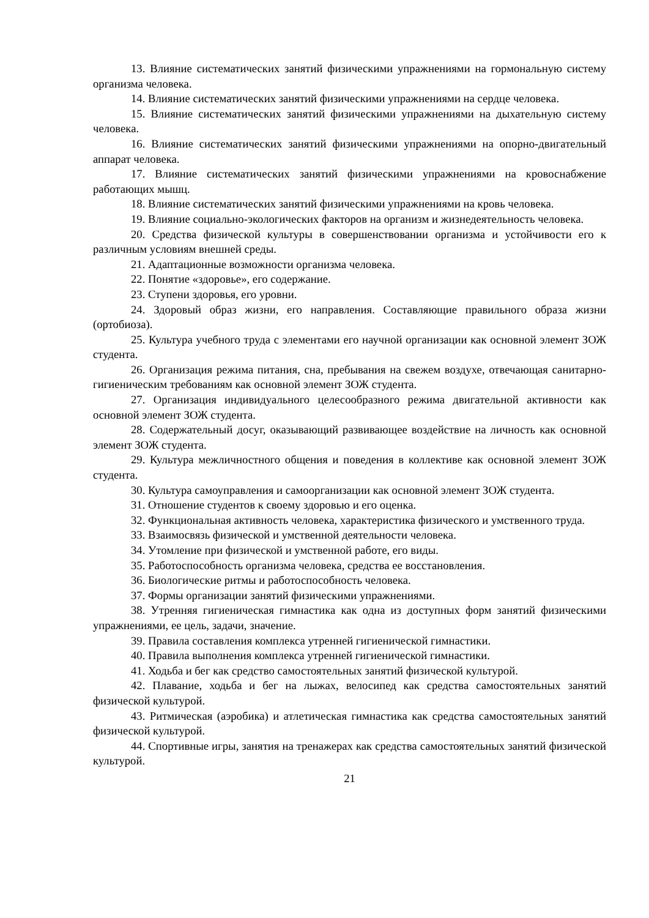13. Влияние систематических занятий физическими упражнениями на гормональную систему организма человека.
14. Влияние систематических занятий физическими упражнениями на сердце человека.
15. Влияние систематических занятий физическими упражнениями на дыхательную систему человека.
16. Влияние систематических занятий физическими упражнениями на опорно-двигательный аппарат человека.
17. Влияние систематических занятий физическими упражнениями на кровоснабжение работающих мышц.
18. Влияние систематических занятий физическими упражнениями на кровь человека.
19. Влияние социально-экологических факторов на организм и жизнедеятельность человека.
20. Средства физической культуры в совершенствовании организма и устойчивости его к различным условиям внешней среды.
21. Адаптационные возможности организма человека.
22. Понятие «здоровье», его содержание.
23. Ступени здоровья, его уровни.
24. Здоровый образ жизни, его направления. Составляющие правильного образа жизни (ортобиоза).
25. Культура учебного труда с элементами его научной организации как основной элемент ЗОЖ студента.
26. Организация режима питания, сна, пребывания на свежем воздухе, отвечающая санитарно-гигиеническим требованиям как основной элемент ЗОЖ студента.
27. Организация индивидуального целесообразного режима двигательной активности как основной элемент ЗОЖ студента.
28. Содержательный досуг, оказывающий развивающее воздействие на личность как основной элемент ЗОЖ студента.
29. Культура межличностного общения и поведения в коллективе как основной элемент ЗОЖ студента.
30. Культура самоуправления и самоорганизации как основной элемент ЗОЖ студента.
31. Отношение студентов к своему здоровью и его оценка.
32. Функциональная активность человека, характеристика физического и умственного труда.
33. Взаимосвязь физической и умственной деятельности человека.
34. Утомление при физической и умственной работе, его виды.
35. Работоспособность организма человека, средства ее восстановления.
36. Биологические ритмы и работоспособность человека.
37. Формы организации занятий физическими упражнениями.
38. Утренняя гигиеническая гимнастика как одна из доступных форм занятий физическими упражнениями, ее цель, задачи, значение.
39. Правила составления комплекса утренней гигиенической гимнастики.
40. Правила выполнения комплекса утренней гигиенической гимнастики.
41. Ходьба и бег как средство самостоятельных занятий физической культурой.
42. Плавание, ходьба и бег на лыжах, велосипед как средства самостоятельных занятий физической культурой.
43. Ритмическая (аэробика) и атлетическая гимнастика как средства самостоятельных занятий физической культурой.
44. Спортивные игры, занятия на тренажерах как средства самостоятельных занятий физической культурой.
21